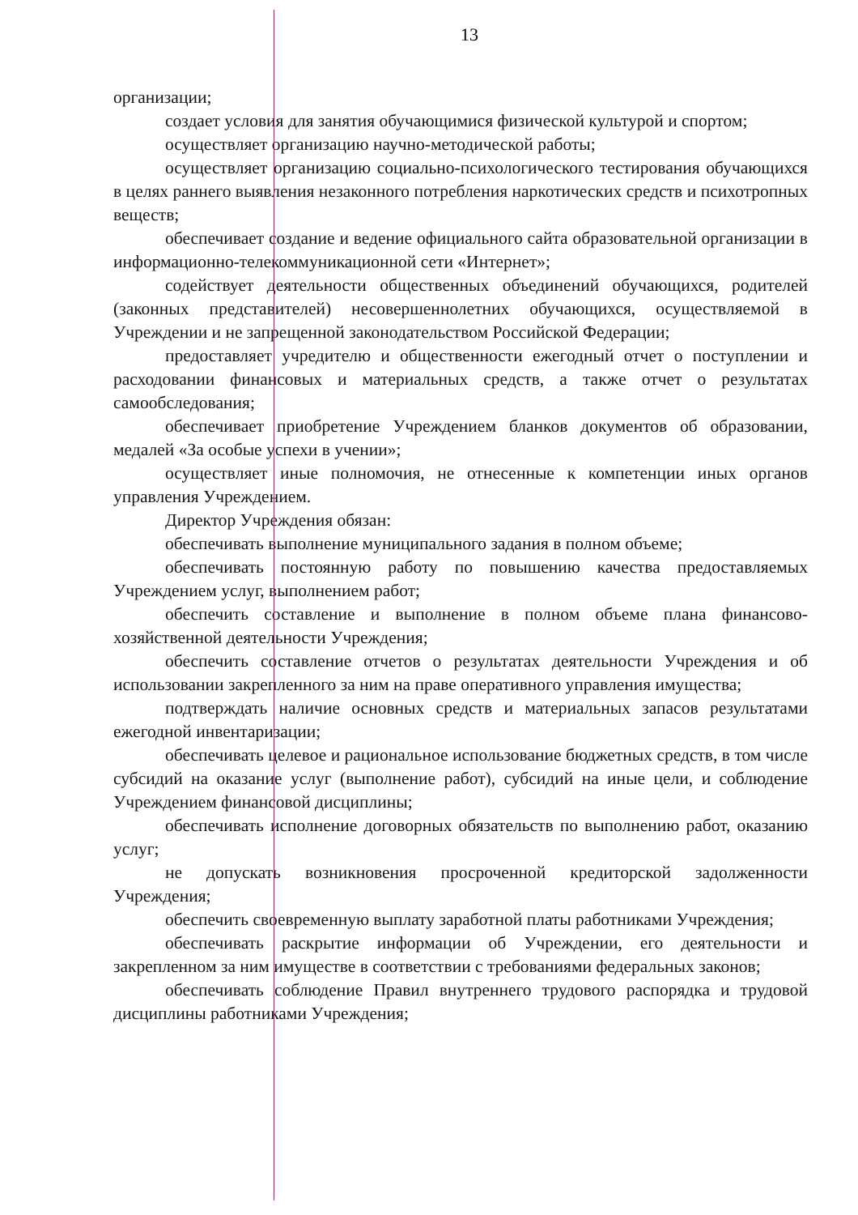13
организации;
создает условия для занятия обучающимися физической культурой и спортом;
осуществляет организацию научно-методической работы;
осуществляет организацию социально-психологического тестирования обучающихся в целях раннего выявления незаконного потребления наркотических средств и психотропных веществ;
обеспечивает создание и ведение официального сайта образовательной организации в информационно-телекоммуникационной сети «Интернет»;
содействует деятельности общественных объединений обучающихся, родителей (законных представителей) несовершеннолетних обучающихся, осуществляемой в Учреждении и не запрещенной законодательством Российской Федерации;
предоставляет учредителю и общественности ежегодный отчет о поступлении и расходовании финансовых и материальных средств, а также отчет о результатах самообследования;
обеспечивает приобретение Учреждением бланков документов об образовании, медалей «За особые успехи в учении»;
осуществляет иные полномочия, не отнесенные к компетенции иных органов управления Учреждением.
Директор Учреждения обязан:
обеспечивать выполнение муниципального задания в полном объеме;
обеспечивать постоянную работу по повышению качества предоставляемых Учреждением услуг, выполнением работ;
обеспечить составление и выполнение в полном объеме плана финансово-хозяйственной деятельности Учреждения;
обеспечить составление отчетов о результатах деятельности Учреждения и об использовании закрепленного за ним на праве оперативного управления имущества;
подтверждать наличие основных средств и материальных запасов результатами ежегодной инвентаризации;
обеспечивать целевое и рациональное использование бюджетных средств, в том числе субсидий на оказание услуг (выполнение работ), субсидий на иные цели, и соблюдение Учреждением финансовой дисциплины;
обеспечивать исполнение договорных обязательств по выполнению работ, оказанию услуг;
не допускать возникновения просроченной кредиторской задолженности Учреждения;
обеспечить своевременную выплату заработной платы работниками Учреждения;
обеспечивать раскрытие информации об Учреждении, его деятельности и закрепленном за ним имуществе в соответствии с требованиями федеральных законов;
обеспечивать соблюдение Правил внутреннего трудового распорядка и трудовой дисциплины работниками Учреждения;